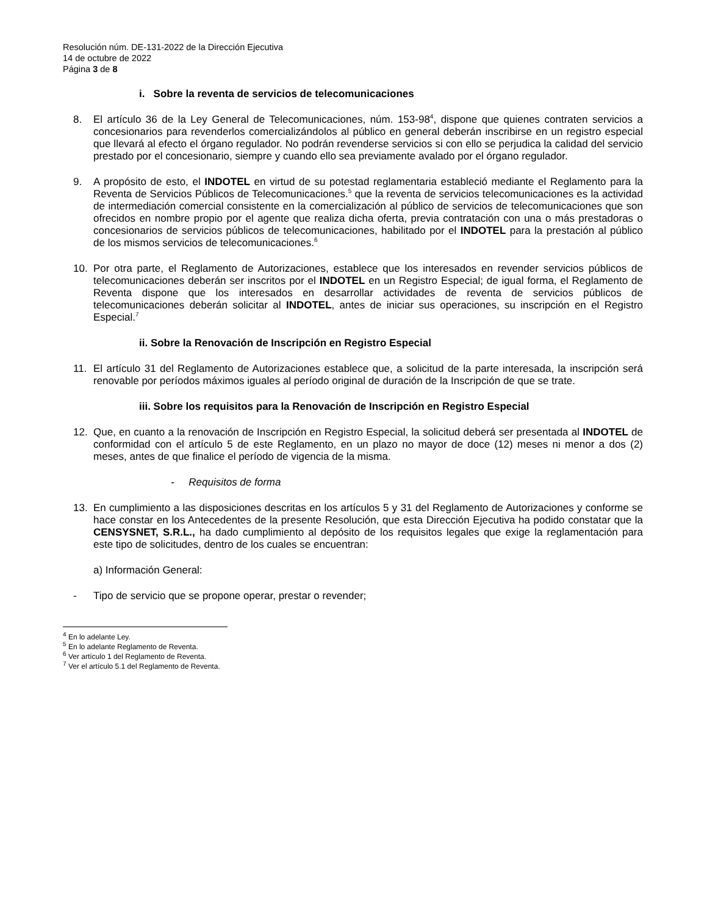Resolución núm. DE-131-2022 de la Dirección Ejecutiva
14 de octubre de 2022
Página 3 de 8
i. Sobre la reventa de servicios de telecomunicaciones
8. El artículo 36 de la Ley General de Telecomunicaciones, núm. 153-98<sup>4</sup>, dispone que quienes contraten servicios a concesionarios para revenderlos comercializándolos al público en general deberán inscribirse en un registro especial que llevará al efecto el órgano regulador. No podrán revenderse servicios si con ello se perjudica la calidad del servicio prestado por el concesionario, siempre y cuando ello sea previamente avalado por el órgano regulador.
9. A propósito de esto, el INDOTEL en virtud de su potestad reglamentaria estableció mediante el Reglamento para la Reventa de Servicios Públicos de Telecomunicaciones.<sup>5</sup> que la reventa de servicios telecomunicaciones es la actividad de intermediación comercial consistente en la comercialización al público de servicios de telecomunicaciones que son ofrecidos en nombre propio por el agente que realiza dicha oferta, previa contratación con una o más prestadoras o concesionarios de servicios públicos de telecomunicaciones, habilitado por el INDOTEL para la prestación al público de los mismos servicios de telecomunicaciones.<sup>6</sup>
10. Por otra parte, el Reglamento de Autorizaciones, establece que los interesados en revender servicios públicos de telecomunicaciones deberán ser inscritos por el INDOTEL en un Registro Especial; de igual forma, el Reglamento de Reventa dispone que los interesados en desarrollar actividades de reventa de servicios públicos de telecomunicaciones deberán solicitar al INDOTEL, antes de iniciar sus operaciones, su inscripción en el Registro Especial.<sup>7</sup>
ii. Sobre la Renovación de Inscripción en Registro Especial
11. El artículo 31 del Reglamento de Autorizaciones establece que, a solicitud de la parte interesada, la inscripción será renovable por períodos máximos iguales al período original de duración de la Inscripción de que se trate.
iii. Sobre los requisitos para la Renovación de Inscripción en Registro Especial
12. Que, en cuanto a la renovación de Inscripción en Registro Especial, la solicitud deberá ser presentada al INDOTEL de conformidad con el artículo 5 de este Reglamento, en un plazo no mayor de doce (12) meses ni menor a dos (2) meses, antes de que finalice el período de vigencia de la misma.
- Requisitos de forma
13. En cumplimiento a las disposiciones descritas en los artículos 5 y 31 del Reglamento de Autorizaciones y conforme se hace constar en los Antecedentes de la presente Resolución, que esta Dirección Ejecutiva ha podido constatar que la CENSYSNET, S.R.L., ha dado cumplimiento al depósito de los requisitos legales que exige la reglamentación para este tipo de solicitudes, dentro de los cuales se encuentran:
a) Información General:
- Tipo de servicio que se propone operar, prestar o revender;
<sup>4</sup> En lo adelante Ley.
<sup>5</sup> En lo adelante Reglamento de Reventa.
<sup>6</sup> Ver artículo 1 del Reglamento de Reventa.
<sup>7</sup> Ver el artículo 5.1 del Reglamento de Reventa.